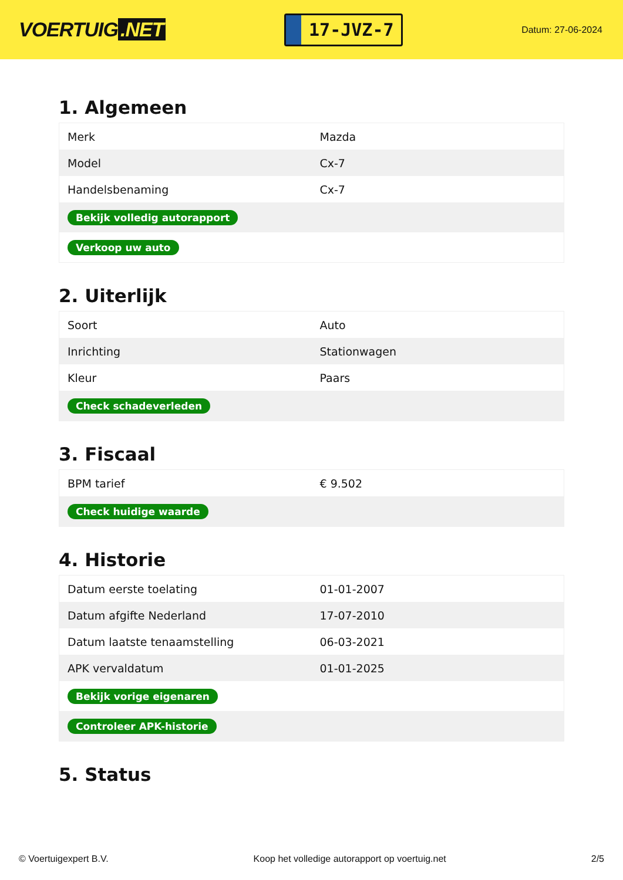VOERTUIG.NET
17-JVZ-7
Datum: 27-06-2024
1. Algemeen
| Merk | Mazda |
| Model | Cx-7 |
| Handelsbenaming | Cx-7 |
| Bekijk volledig autorapport | |
| Verkoop uw auto | |
2. Uiterlijk
| Soort | Auto |
| Inrichting | Stationwagen |
| Kleur | Paars |
| Check schadeverleden | |
3. Fiscaal
| BPM tarief | € 9.502 |
| Check huidige waarde | |
4. Historie
| Datum eerste toelating | 01-01-2007 |
| Datum afgifte Nederland | 17-07-2010 |
| Datum laatste tenaamstelling | 06-03-2021 |
| APK vervaldatum | 01-01-2025 |
| Bekijk vorige eigenaren | |
| Controleer APK-historie | |
5. Status
© Voertuigexpert B.V. Koop het volledige autorapport op voertuig.net 2/5